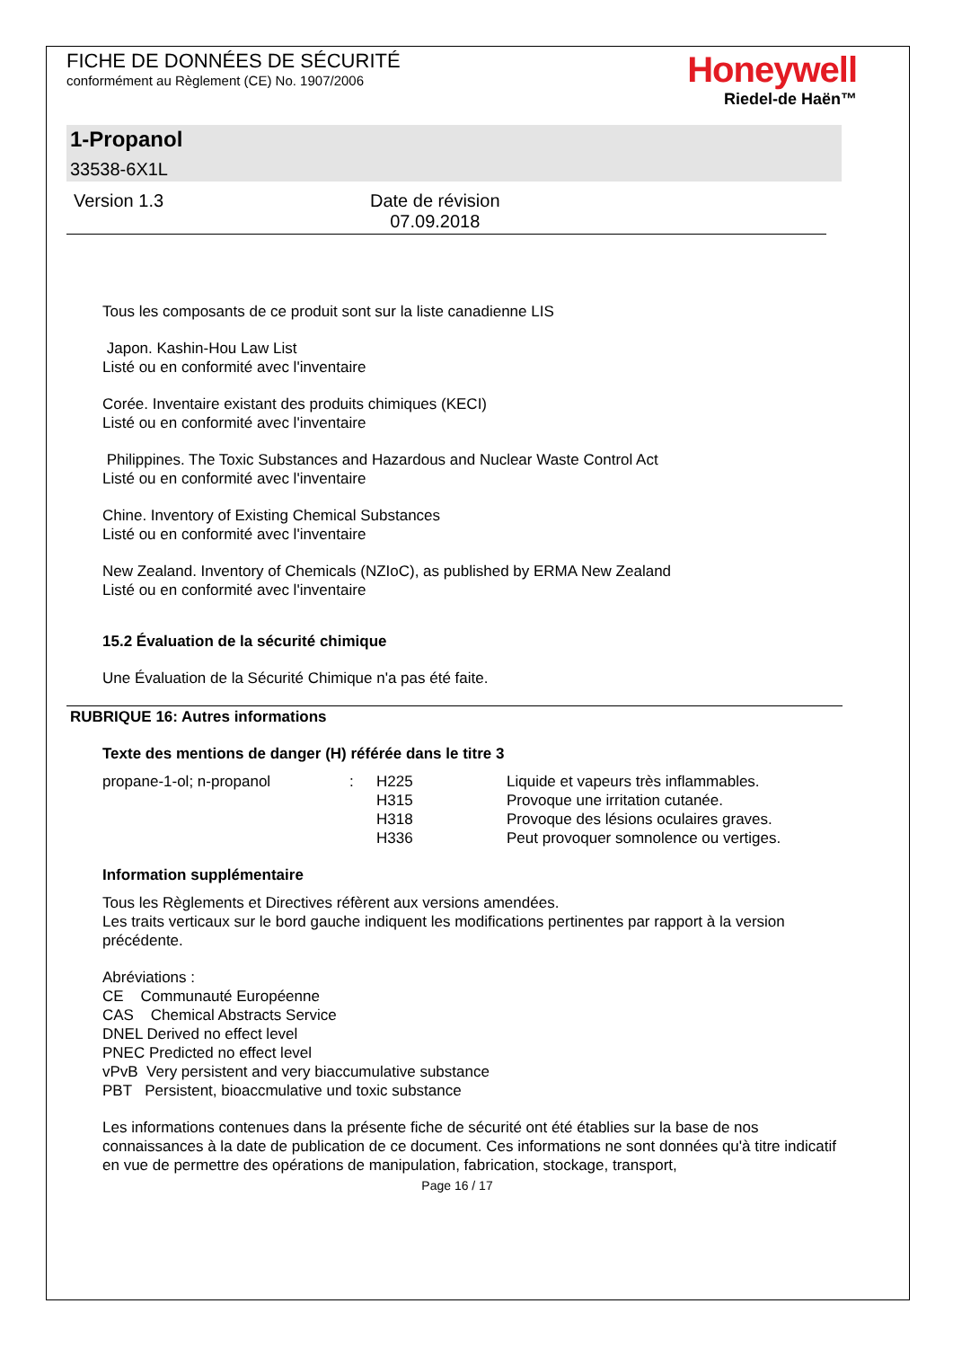FICHE DE DONNÉES DE SÉCURITÉ
conformément au Règlement (CE) No. 1907/2006
Honeywell
Riedel-de Haën™
1-Propanol
33538-6X1L
Version 1.3 Date de révision
07.09.2018
Tous les composants de ce produit sont sur la liste canadienne LIS
Japon. Kashin-Hou Law List
Listé ou en conformité avec l'inventaire
Corée. Inventaire existant des produits chimiques (KECI)
Listé ou en conformité avec l'inventaire
Philippines. The Toxic Substances and Hazardous and Nuclear Waste Control Act
Listé ou en conformité avec l'inventaire
Chine. Inventory of Existing Chemical Substances
Listé ou en conformité avec l'inventaire
New Zealand. Inventory of Chemicals (NZIoC), as published by ERMA New Zealand
Listé ou en conformité avec l'inventaire
15.2 Évaluation de la sécurité chimique
Une Évaluation de la Sécurité Chimique n'a pas été faite.
RUBRIQUE 16: Autres informations
Texte des mentions de danger (H) référée dans le titre 3
| propane-1-ol; n-propanol | : | H225 | Liquide et vapeurs très inflammables. |
| | | H315 | Provoque une irritation cutanée. |
| | | H318 | Provoque des lésions oculaires graves. |
| | | H336 | Peut provoquer somnolence ou vertiges. |
Information supplémentaire
Tous les Règlements et Directives réfèrent aux versions amendées.
Les traits verticaux sur le bord gauche indiquent les modifications pertinentes par rapport à la version précédente.
Abréviations :
CE Communauté Européenne
CAS Chemical Abstracts Service
DNEL Derived no effect level
PNEC Predicted no effect level
vPvB Very persistent and very biaccumulative substance
PBT Persistent, bioaccmulative und toxic substance
Les informations contenues dans la présente fiche de sécurité ont été établies sur la base de nos connaissances à la date de publication de ce document. Ces informations ne sont données qu'à titre indicatif en vue de permettre des opérations de manipulation, fabrication, stockage, transport,
Page 16 / 17